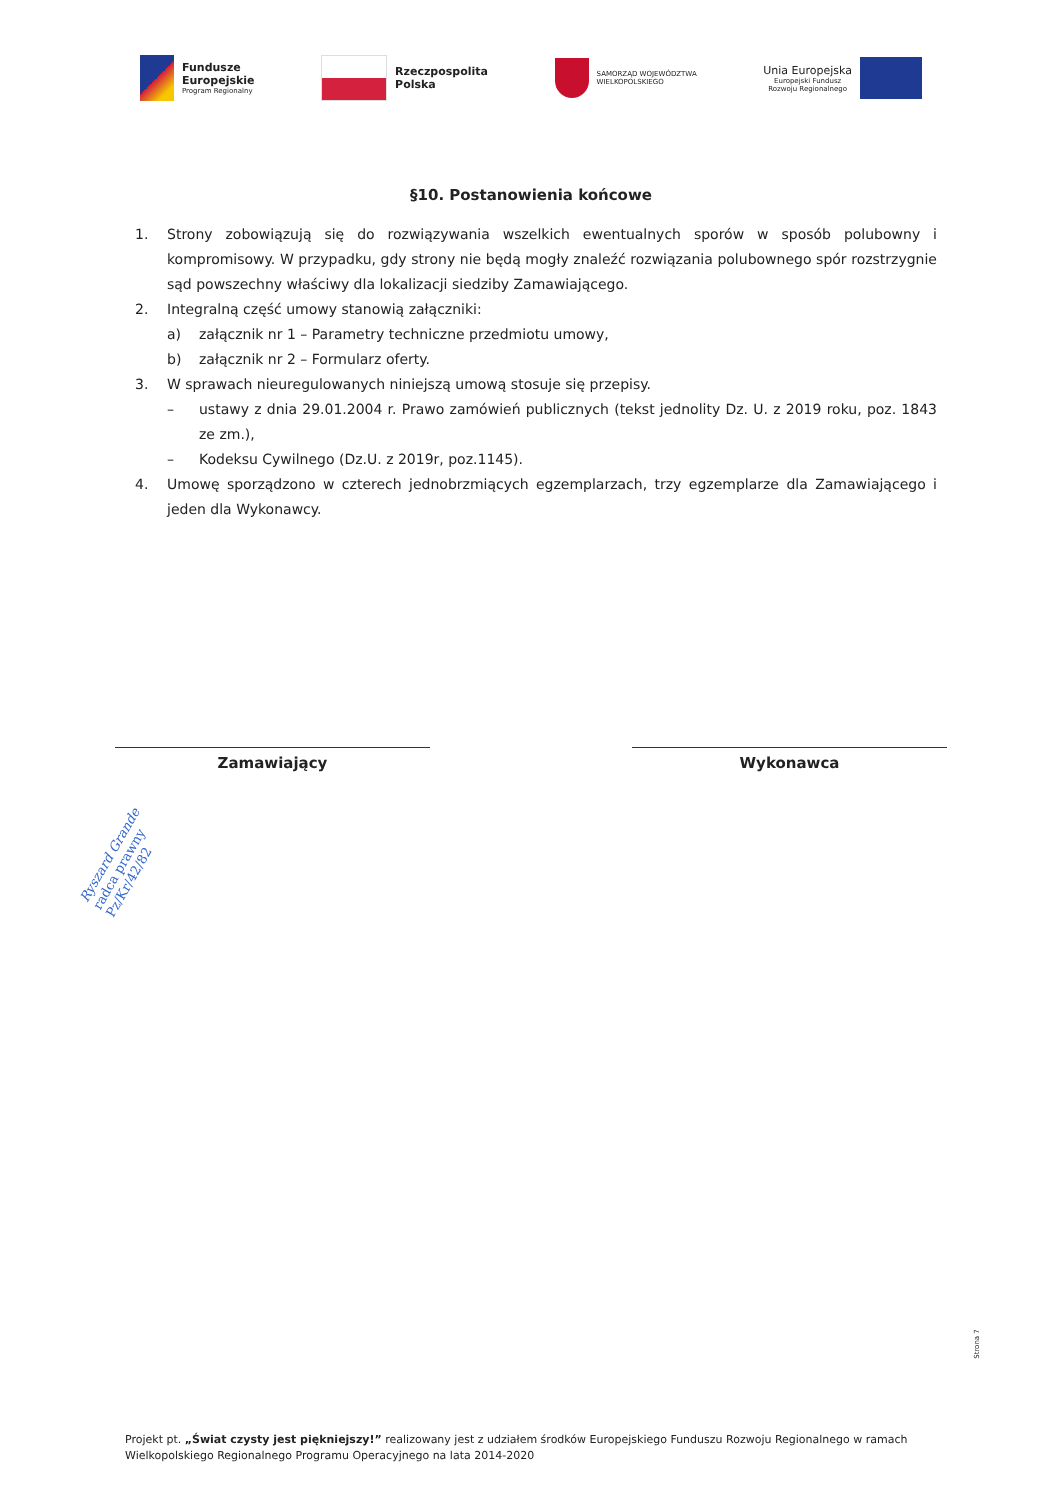Fundusze
Europejskie
Program Regionalny
Rzeczpospolita
Polska
SAMORZĄD WOJEWÓDZTWA
WIELKOPOLSKIEGO
Unia Europejska
Europejski Fundusz
Rozwoju Regionalnego
§10. Postanowienia końcowe
1. Strony zobowiązują się do rozwiązywania wszelkich ewentualnych sporów w sposób polubowny i kompromisowy. W przypadku, gdy strony nie będą mogły znaleźć rozwiązania polubownego spór rozstrzygnie sąd powszechny właściwy dla lokalizacji siedziby Zamawiającego.
2. Integralną część umowy stanowią załączniki:
a) załącznik nr 1 – Parametry techniczne przedmiotu umowy,
b) załącznik nr 2 – Formularz oferty.
3. W sprawach nieuregulowanych niniejszą umową stosuje się przepisy.
– ustawy z dnia 29.01.2004 r. Prawo zamówień publicznych (tekst jednolity Dz. U. z 2019 roku, poz. 1843 ze zm.),
– Kodeksu Cywilnego (Dz.U. z 2019r, poz.1145).
4. Umowę sporządzono w czterech jednobrzmiących egzemplarzach, trzy egzemplarze dla Zamawiającego i jeden dla Wykonawcy.
Zamawiający Wykonawca
Ryszard Grande
radca prawny
Pz/Kr/42/82
Strona 7
Projekt pt. „Świat czysty jest piękniejszy!” realizowany jest z udziałem środków Europejskiego Funduszu Rozwoju Regionalnego w ramach Wielkopolskiego Regionalnego Programu Operacyjnego na lata 2014-2020